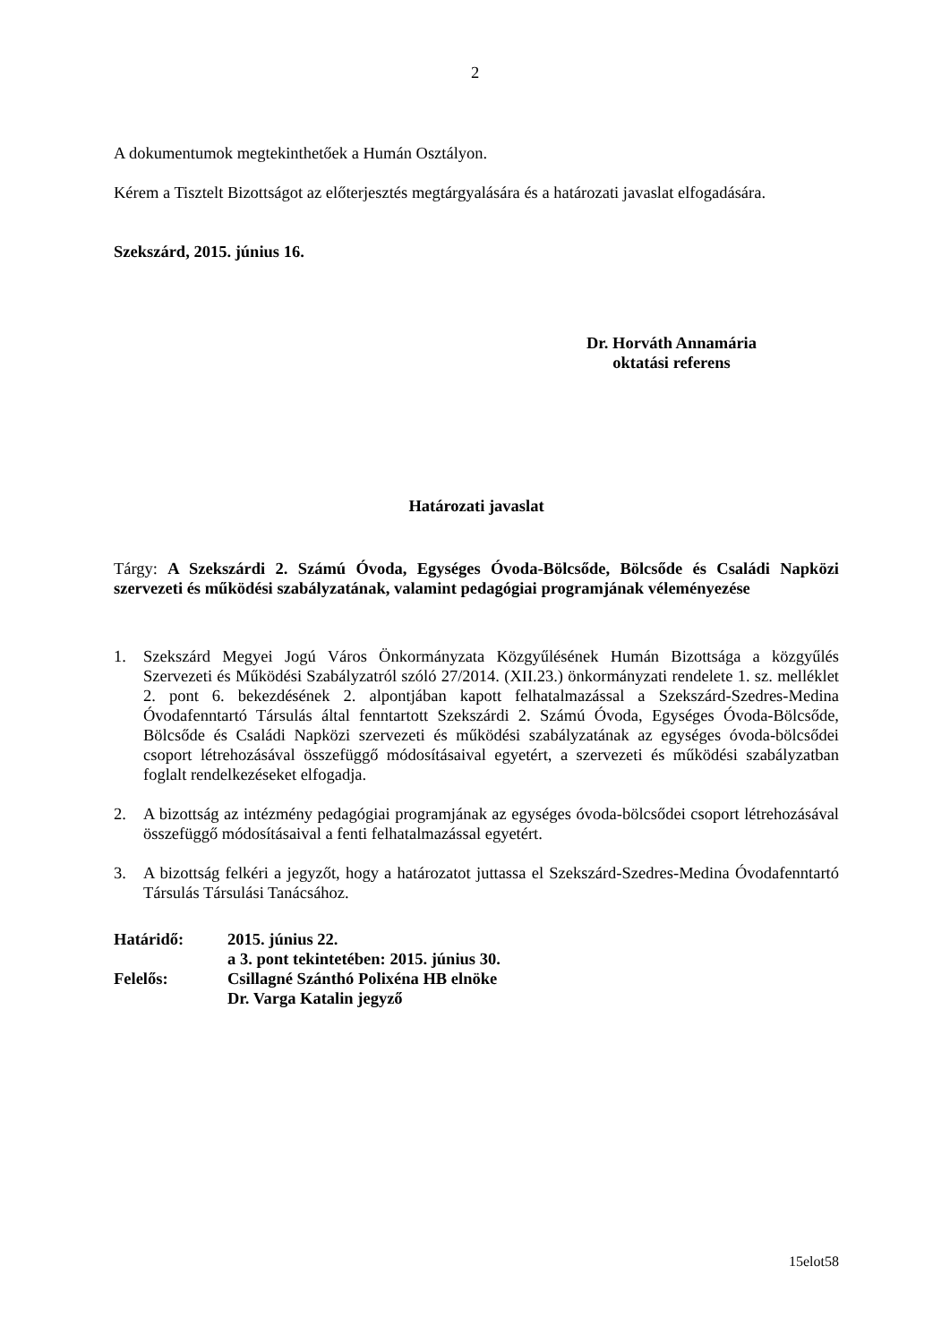2
A dokumentumok megtekinthetőek a Humán Osztályon.
Kérem a Tisztelt Bizottságot az előterjesztés megtárgyalására és a határozati javaslat elfogadására.
Szekszárd, 2015. június 16.
Dr. Horváth Annamária
oktatási referens
Határozati javaslat
Tárgy: A Szekszárdi 2. Számú Óvoda, Egységes Óvoda-Bölcsőde, Bölcsőde és Családi Napközi szervezeti és működési szabályzatának, valamint pedagógiai programjának véleményezése
1. Szekszárd Megyei Jogú Város Önkormányzata Közgyűlésének Humán Bizottsága a közgyűlés Szervezeti és Működési Szabályzatról szóló 27/2014. (XII.23.) önkormányzati rendelete 1. sz. melléklet 2. pont 6. bekezdésének 2. alpontjában kapott felhatalmazással a Szekszárd-Szedres-Medina Óvodafenntartó Társulás által fenntartott Szekszárdi 2. Számú Óvoda, Egységes Óvoda-Bölcsőde, Bölcsőde és Családi Napközi szervezeti és működési szabályzatának az egységes óvoda-bölcsődei csoport létrehozásával összefüggő módosításaival egyetért, a szervezeti és működési szabályzatban foglalt rendelkezéseket elfogadja.
2. A bizottság az intézmény pedagógiai programjának az egységes óvoda-bölcsődei csoport létrehozásával összefüggő módosításaival a fenti felhatalmazással egyetért.
3. A bizottság felkéri a jegyzőt, hogy a határozatot juttassa el Szekszárd-Szedres-Medina Óvodafenntartó Társulás Társulási Tanácsához.
| Határidő: | 2015. június 22. a 3. pont tekintetében: 2015. június 30. |
| Felelős: | Csillagné Szánthó Polixéna HB elnöke Dr. Varga Katalin jegyző |
15elot58